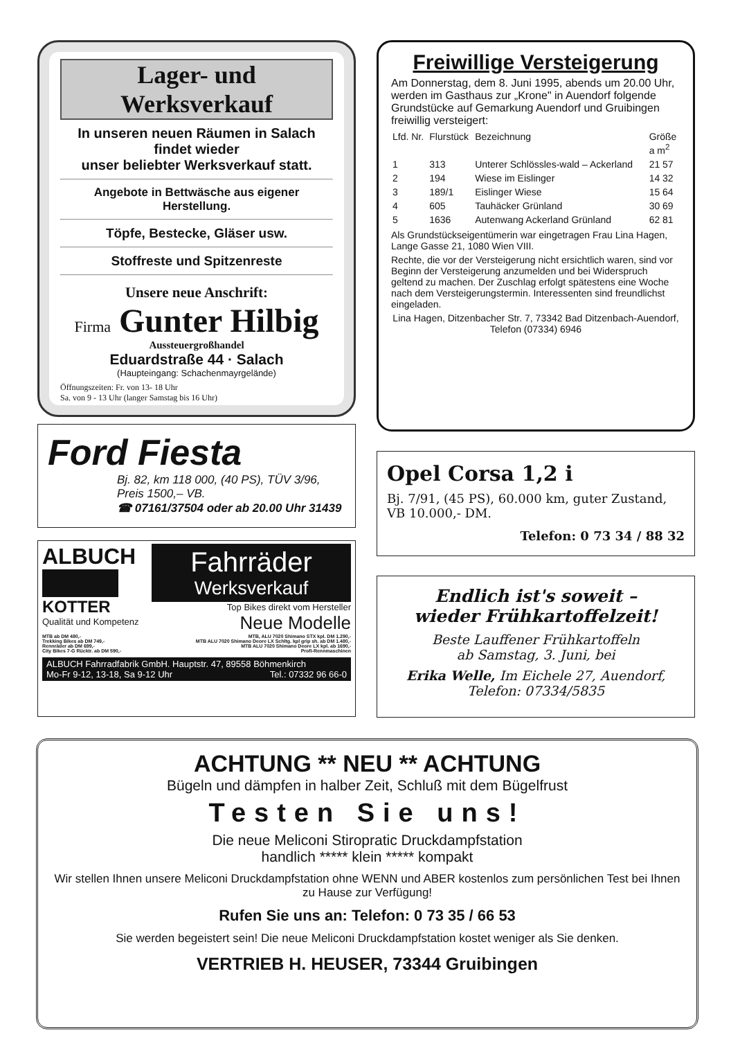Lager- und Werksverkauf
In unseren neuen Räumen in Salach
findet wieder
unser beliebter Werksverkauf statt.
Angebote in Bettwäsche aus eigener Herstellung.
Töpfe, Bestecke, Gläser usw.
Stoffreste und Spitzenreste
Unsere neue Anschrift:
Firma Gunter Hilbig
Aussteuergroßhandel
Eduardstraße 44 · Salach
(Haupteingang: Schachenmayrgelände)
Öffnungszeiten: Fr. von 13- 18 Uhr
Sa. von 9 - 13 Uhr (langer Samstag bis 16 Uhr)
Ford Fiesta
Bj. 82, km 118 000, (40 PS), TÜV 3/96,
Preis 1500,– VB.
☎ 07161/37504 oder ab 20.00 Uhr 31439
ALBUCH
KOTTER
Qualität und Kompetenz
Fahrräder
Werksverkauf
Top Bikes direkt vom Hersteller
Neue Modelle
MTB ab DM 480,-
Trekking Bikes ab DM 749,-
Rennräder ab DM 699,-
City Bikes 7-G Rücktr. ab DM 590,-
MTB, ALU 7020 Shimano STX kpl. DM 1.290,-
MTB ALU 7020 Shimano Deore LX Schltg. kpl grip sh. ab DM 1.480,-
MTB ALU 7020 Shimano Deore LX kpl. ab 1690,-
Profi-Rennmaschinen
ALBUCH Fahrradfabrik GmbH. Hauptstr. 47, 89558 Böhmenkirch
Mo-Fr 9-12, 13-18, Sa 9-12 Uhr Tel.: 07332 96 66-0
Freiwillige Versteigerung
Am Donnerstag, dem 8. Juni 1995, abends um 20.00 Uhr, werden im Gasthaus zur „Krone" in Auendorf folgende Grundstücke auf Gemarkung Auendorf und Gruibingen freiwillig versteigert:
| Lfd. Nr. | Flurstück | Bezeichnung | Größe a m<sup>2</sup> |
| --- | --- | --- | --- |
| 1 | 313 | Unterer Schlössles-wald – Ackerland | 21 57 |
| 2 | 194 | Wiese im Eislinger | 14 32 |
| 3 | 189/1 | Eislinger Wiese | 15 64 |
| 4 | 605 | Tauhäcker Grünland | 30 69 |
| 5 | 1636 | Autenwang Ackerland Grünland | 62 81 |
Als Grundstückseigentümerin war eingetragen Frau Lina Hagen, Lange Gasse 21, 1080 Wien VIII.
Rechte, die vor der Versteigerung nicht ersichtlich waren, sind vor Beginn der Versteigerung anzumelden und bei Widerspruch geltend zu machen. Der Zuschlag erfolgt spätestens eine Woche nach dem Versteigerungstermin. Interessenten sind freundlichst eingeladen.
Lina Hagen, Ditzenbacher Str. 7, 73342 Bad Ditzenbach-Auendorf, Telefon (07334) 6946
Opel Corsa 1,2 i
Bj. 7/91, (45 PS), 60.000 km, guter Zustand, VB 10.000,- DM.
Telefon: 0 73 34 / 88 32
Endlich ist's soweit –
wieder Frühkartoffelzeit!
Beste Lauffener Frühkartoffeln
ab Samstag, 3. Juni, bei
Erika Welle, Im Eichele 27, Auendorf,
Telefon: 07334/5835
ACHTUNG ** NEU ** ACHTUNG
Bügeln und dämpfen in halber Zeit, Schluß mit dem Bügelfrust
Testen Sie uns!
Die neue Meliconi Stiropratic Druckdampfstation
handlich ***** klein ***** kompakt
Wir stellen Ihnen unsere Meliconi Druckdampfstation ohne WENN und ABER kostenlos zum persönlichen Test bei Ihnen zu Hause zur Verfügung!
Rufen Sie uns an: Telefon: 0 73 35 / 66 53
Sie werden begeistert sein! Die neue Meliconi Druckdampfstation kostet weniger als Sie denken.
VERTRIEB H. HEUSER, 73344 Gruibingen